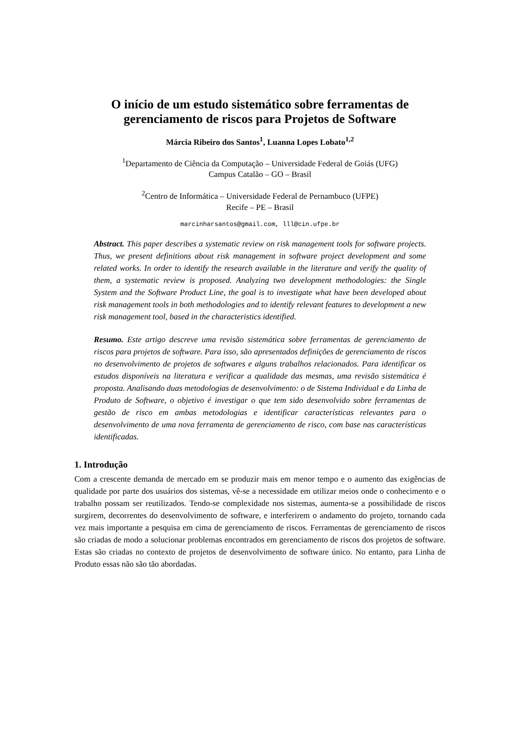O início de um estudo sistemático sobre ferramentas de gerenciamento de riscos para Projetos de Software
Márcia Ribeiro dos Santos<sup>1</sup>, Luanna Lopes Lobato<sup>1,2</sup>
<sup>1</sup> Departamento de Ciência da Computação – Universidade Federal de Goiás (UFG)
Campus Catalão – GO – Brasil
<sup>2</sup> Centro de Informática – Universidade Federal de Pernambuco (UFPE)
Recife – PE – Brasil
marcinharsantos@gmail.com, lll@cin.ufpe.br
Abstract. This paper describes a systematic review on risk management tools for software projects. Thus, we present definitions about risk management in software project development and some related works. In order to identify the research available in the literature and verify the quality of them, a systematic review is proposed. Analyzing two development methodologies: the Single System and the Software Product Line, the goal is to investigate what have been developed about risk management tools in both methodologies and to identify relevant features to development a new risk management tool, based in the characteristics identified.
Resumo. Este artigo descreve uma revisão sistemática sobre ferramentas de gerenciamento de riscos para projetos de software. Para isso, são apresentados definições de gerenciamento de riscos no desenvolvimento de projetos de softwares e alguns trabalhos relacionados. Para identificar os estudos disponíveis na literatura e verificar a qualidade das mesmas, uma revisão sistemática é proposta. Analisando duas metodologias de desenvolvimento: o de Sistema Individual e da Linha de Produto de Software, o objetivo é investigar o que tem sido desenvolvido sobre ferramentas de gestão de risco em ambas metodologias e identificar características relevantes para o desenvolvimento de uma nova ferramenta de gerenciamento de risco, com base nas características identificadas.
1. Introdução
Com a crescente demanda de mercado em se produzir mais em menor tempo e o aumento das exigências de qualidade por parte dos usuários dos sistemas, vê-se a necessidade em utilizar meios onde o conhecimento e o trabalho possam ser reutilizados. Tendo-se complexidade nos sistemas, aumenta-se a possibilidade de riscos surgirem, decorrentes do desenvolvimento de software, e interferirem o andamento do projeto, tornando cada vez mais importante a pesquisa em cima de gerenciamento de riscos. Ferramentas de gerenciamento de riscos são criadas de modo a solucionar problemas encontrados em gerenciamento de riscos dos projetos de software. Estas são criadas no contexto de projetos de desenvolvimento de software único. No entanto, para Linha de Produto essas não são tão abordadas.